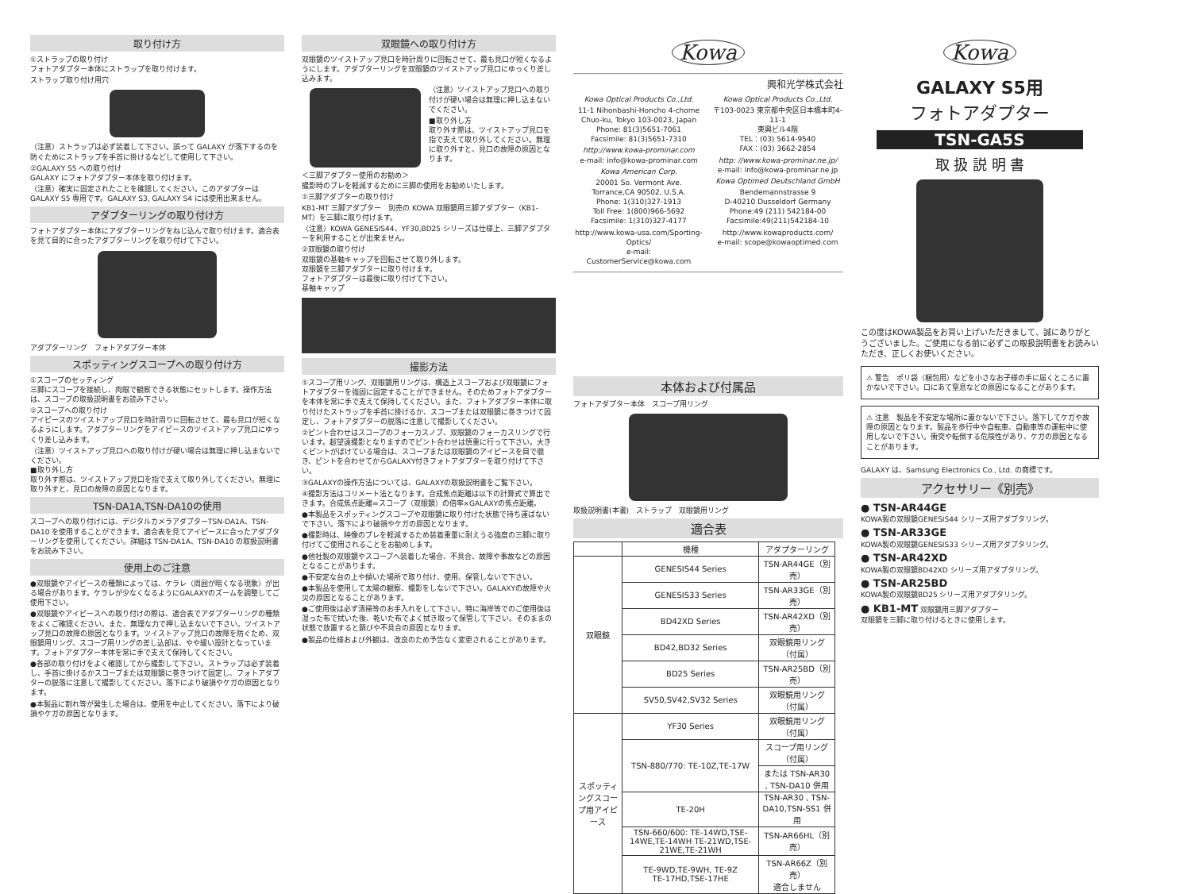取り付け方
①ストラップの取り付け
フォトアダプター本体にストラップを取り付けます。
ストラップ取り付け用穴
（注意）ストラップは必ず装着して下さい。誤って GALAXY が落下するのを防ぐためにストラップを手首に掛けるなどして使用して下さい。
②GALAXY S5 への取り付け
GALAXY にフォトアダプター本体を取り付けます。
（注意）確実に固定されたことを確認してください。このアダプターは GALAXY S5 専用です。GALAXY S3, GALAXY S4 には使用出来ません。
アダプターリングの取り付け方
フォトアダプター本体にアダプターリングをねじ込んで取り付けます。適合表を見て目的に合ったアダプターリングを取り付けて下さい。
アダプターリング　フォトアダプター本体
スポッティングスコープへの取り付け方
①スコープのセッティング
三脚にスコープを接続し、肉眼で観察できる状態にセットします。操作方法は、スコープの取扱説明書をお読み下さい。
②スコープへの取り付け
アイピースのツイストアップ見口を時計周りに回転させて、最も見口が短くなるようにします。アダプターリングをアイピースのツイストアップ見口にゆっくり差し込みます。
（注意）ツイストアップ見口への取り付けが硬い場合は無理に押し込まないでください。
■取り外し方
取り外す際は、ツイストアップ見口を指で支えて取り外してください。無理に取り外すと、見口の故障の原因となります。
TSN-DA1A,TSN-DA10の使用
スコープへの取り付けには、デジタルカメラアダプターTSN-DA1A、TSN-DA10 を使用することができます。適合表を見てアイピースに合ったアダプターリングを使用してください。詳細は TSN-DA1A、TSN-DA10 の取扱説明書をお読み下さい。
使用上のご注意
●双眼鏡やアイピースの種類によっては、ケラレ（周囲が暗くなる現象）が出る場合があります。ケラレが少なくなるようにGALAXYのズームを調整してご使用下さい。
●双眼鏡やアイピースへの取り付けの際は、適合表でアダプターリングの種類をよくご確認ください。また、無理な力で押し込まないで下さい。ツイストアップ見口の故障の原因となります。ツイストアップ見口の故障を防ぐため、双眼鏡用リング、スコープ用リングの差し込部は、やや緩い設計となっています。フォトアダプター本体を常に手で支えて保持してください。
●各部の取り付けをよく確認してから撮影して下さい。ストラップは必ず装着し、手首に掛けるかスコープまたは双眼鏡に巻きつけて固定し、フォトアダプターの脱落に注意して撮影してください。落下により破損やケガの原因となります。
●本製品に割れ等が発生した場合は、使用を中止してください。落下により破損やケガの原因となります。
双眼鏡への取り付け方
双眼鏡のツイストアップ見口を時計周りに回転させて、最も見口が短くなるようにします。アダプターリングを双眼鏡のツイストアップ見口にゆっくり差し込みます。
（注意）ツイストアップ見口への取り付けが硬い場合は無理に押し込まないでください。
■取り外し方
取り外す際は、ツイストアップ見口を指で支えて取り外してください。無理に取り外すと、見口の故障の原因となります。
＜三脚アダプター使用のお勧め＞
撮影時のブレを軽減するために三脚の使用をお勧めいたします。
①三脚アダプターの取り付け
KB1-MT 三脚アダプター　別売の KOWA 双眼鏡用三脚アダプター（KB1-MT）を三脚に取り付けます。
（注意）KOWA GENESIS44、YF30,BD25 シリーズは仕様上、三脚アダプターを利用することが出来ません。
②双眼鏡の取り付け
双眼鏡の基軸キャップを回転させて取り外します。
双眼鏡を三脚アダプターに取り付けます。
フォトアダプターは最後に取り付けて下さい。
基軸キャップ
撮影方法
①スコープ用リング、双眼鏡用リングは、構造上スコープおよび双眼鏡にフォトアダプターを強固に固定することができません。そのためフォトアダプターを本体を常に手で支えて保持してください。また、フォトアダプター本体に取り付けたストラップを手首に掛けるか、スコープまたは双眼鏡に巻きつけて固定し、フォトアダプターの脱落に注意して撮影してください。
②ピント合わせはスコープのフォーカスノブ、双眼鏡のフォーカスリングで行います。超望遠撮影となりますのでピント合わせは慎重に行って下さい。大きくピントがぼけている場合は、スコープまたは双眼鏡のアイピースを目で覗き、ピントを合わせてからGALAXY付きフォトアダプターを取り付けて下さい。
③GALAXYの操作方法については、GALAXYの取扱説明書をご覧下さい。
④撮影方法はコリメート法となります。合成焦点距離は以下の計算式で算出できます。合成焦点距離=スコープ（双眼鏡）の倍率×GALAXYの焦点距離。
●本製品をスポッティングスコープや双眼鏡に取り付けた状態で持ち運ばないで下さい。落下により破損やケガの原因となります。
●撮影時は、映像のブレを軽減するため装着重量に耐えうる強度の三脚に取り付けてご使用されることをお勧めします。
●他社製の双眼鏡やスコープへ装着した場合、不具合、故障や事故などの原因となることがあります。
●不安定な台の上や傾いた場所で取り付け、使用、保管しないで下さい。
●本製品を使用して太陽の観察、撮影をしないで下さい。GALAXYの故障や火災の原因となることがあります。
●ご使用後は必ず清掃等のお手入れをして下さい。特に海岸等でのご使用後は湿った布で拭いた後、乾いた布でよく拭き取って保管して下さい。そのままの状態で放置すると錆びや不具合の原因となります。
●製品の仕様および外観は、改良のため予告なく変更されることがあります。
Kowa
興和光学株式会社
Kowa Optical Products Co.,Ltd.
11-1 Nihonbashi-Honcho 4-chome
Chuo-ku, Tokyo 103-0023, Japan
Phone: 81(3)5651-7061
Facsimile: 81(3)5651-7310
http://www.kowa-prominar.com
e-mail: info@kowa-prominar.com
Kowa American Corp.
20001 So. Vermont Ave.
Torrance,CA 90502, U.S.A.
Phone: 1(310)327-1913
Toll Free: 1(800)966-5692
Facsimile: 1(310)327-4177
http://www.kowa-usa.com/Sporting-Optics/
e-mail: CustomerService@kowa.com
Kowa Optical Products Co.,Ltd.
〒103-0023 東京都中央区日本橋本町4-11-1
東興ビル4階
TEL：(03) 5614-9540
FAX：(03) 3662-2854
http: //www.kowa-prominar.ne.jp/
e-mail: info@kowa-prominar.ne.jp
Kowa Optimed Deutschland GmbH
Bendemannstrasse 9
D-40210 Dusseldorf Germany
Phone:49 (211) 542184-00
Facsimile:49(211)542184-10
http://www.kowaproducts.com/
e-mail: scope@kowaoptimed.com
本体および付属品
フォトアダプター本体　スコープ用リング
取扱説明書(本書)　ストラップ　双眼鏡用リング
適合表
| | 機種 | アダプターリング |
| --- | --- | --- |
| 双眼鏡 | GENESIS44 Series | TSN-AR44GE（別売） |
| | GENESIS33 Series | TSN-AR33GE（別売） |
| | BD42XD Series | TSN-AR42XD（別売） |
| | BD42,BD32 Series | 双眼鏡用リング（付属） |
| | BD25 Series | TSN-AR25BD（別売） |
| | SV50,SV42,SV32 Series | 双眼鏡用リング（付属） |
| スポッティングスコープ用アイピース | YF30 Series | 双眼鏡用リング（付属） |
| | TSN-880/770: TE-10Z,TE-17W | スコープ用リング（付属） |
| | | または TSN-AR30 , TSN-DA10 併用 |
| | TE-20H | TSN-AR30 , TSN-DA10,TSN-SS1 併用 |
| | TSN-660/600: TE-14WD,TSE-14WE,TE-14WH TE-21WD,TSE-21WE,TE-21WH | TSN-AR66HL（別売） |
| | TE-9WD,TE-9WH, TE-9Z TE-17HD,TSE-17HE | TSN-AR66Z（別売） 適合しません |
Kowa
GALAXY S5用
フォトアダプター
TSN-GA5S
取 扱 説 明 書
この度はKOWA製品をお買い上げいただきまして、誠にありがとうございました。ご使用になる前に必ずこの取扱説明書をお読みいただき、正しくお使いください。
⚠ 警告　ポリ袋（梱包用）などを小さなお子様の手に届くところに置かないで下さい。口にあて窒息などの原因になることがあります。
⚠ 注意　製品を不安定な場所に置かないで下さい。落下してケガや故障の原因となります。製品を歩行中や自転車、自動車等の運転中に使用しないで下さい。衝突や転倒する危険性があり、ケガの原因となることがあります。
GALAXY は、Samsung Electronics Co., Ltd. の商標です。
アクセサリー《別売》
● TSN-AR44GE
KOWA製の双眼鏡GENESIS44 シリーズ用アダプタリング。
● TSN-AR33GE
KOWA製の双眼鏡GENESIS33 シリーズ用アダプタリング。
● TSN-AR42XD
KOWA製の双眼鏡BD42XD シリーズ用アダプタリング。
● TSN-AR25BD
KOWA製の双眼鏡BD25 シリーズ用アダプタリング。
● KB1-MT 双眼鏡用三脚アダプター
双眼鏡を三脚に取り付けるときに使用します。